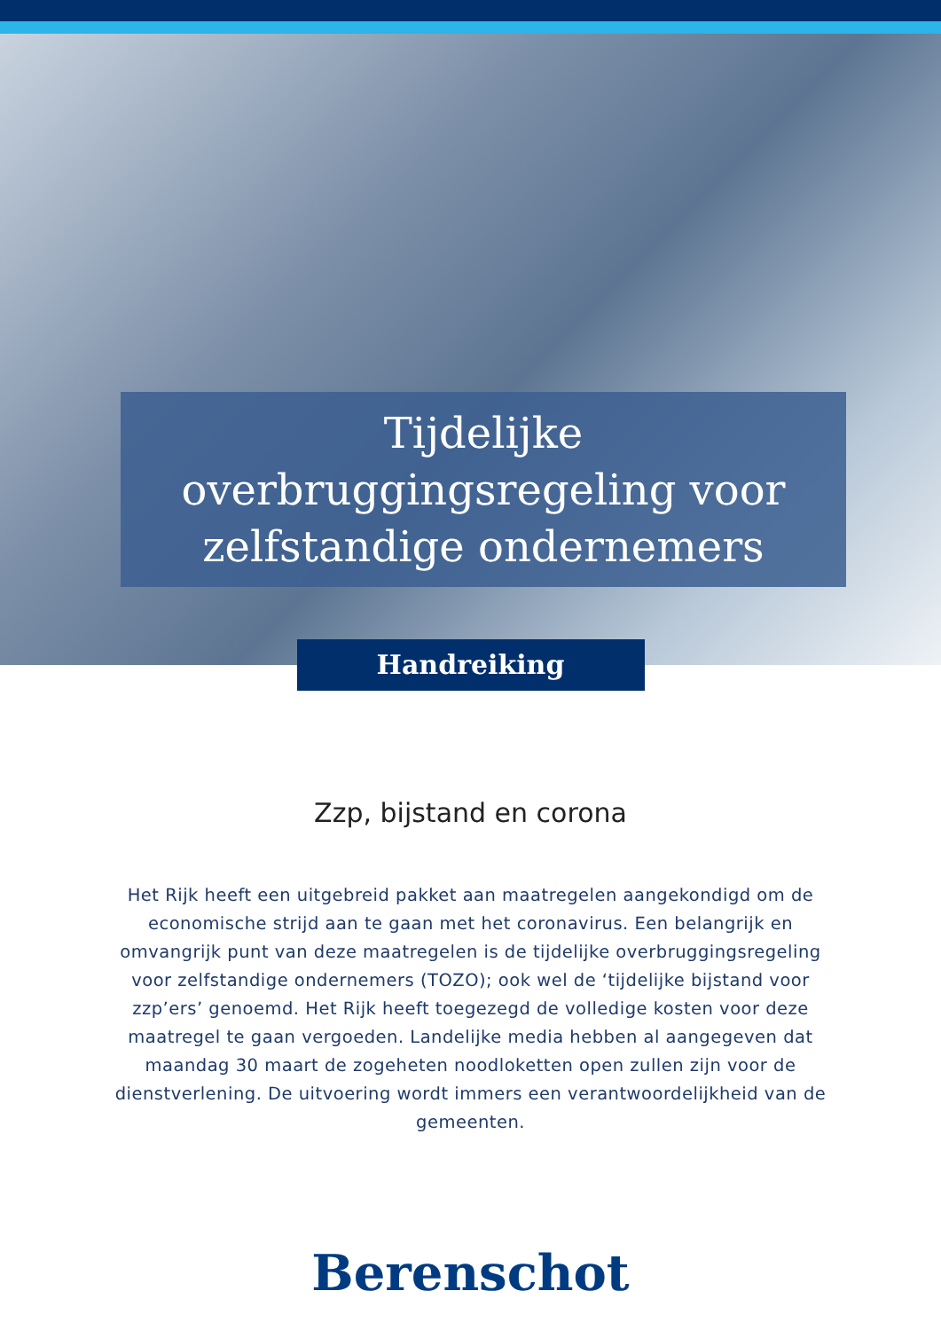Tijdelijke overbruggingsregeling voor zelfstandige ondernemers
Handreiking
Zzp, bijstand en corona
Het Rijk heeft een uitgebreid pakket aan maatregelen aangekondigd om de economische strijd aan te gaan met het coronavirus. Een belangrijk en omvangrijk punt van deze maatregelen is de tijdelijke overbruggingsregeling voor zelfstandige ondernemers (TOZO); ook wel de ‘tijdelijke bijstand voor zzp’ers’ genoemd. Het Rijk heeft toegezegd de volledige kosten voor deze maatregel te gaan vergoeden. Landelijke media hebben al aangegeven dat maandag 30 maart de zogeheten noodloketten open zullen zijn voor de dienstverlening. De uitvoering wordt immers een verantwoordelijkheid van de gemeenten.
Berenschot